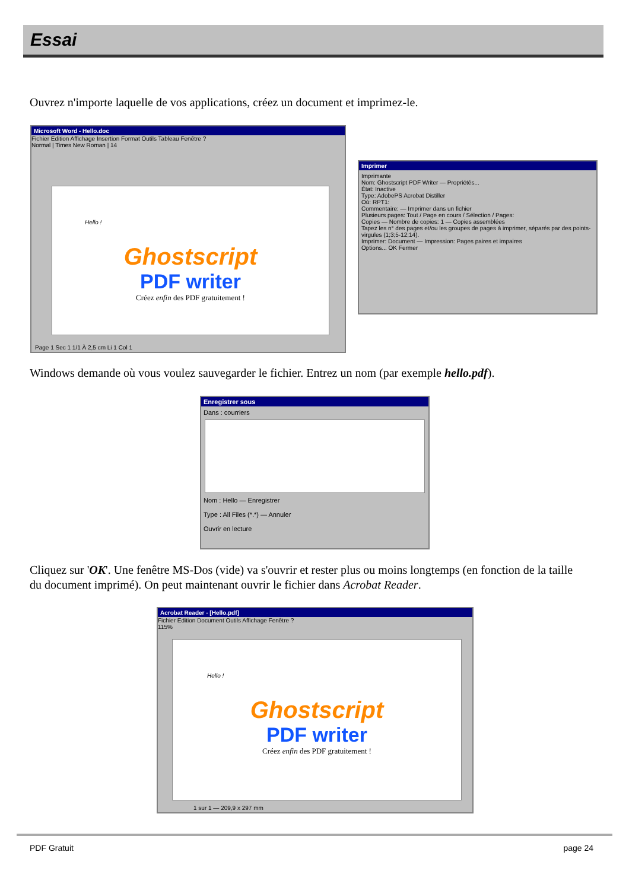Essai
Ouvrez n'importe laquelle de vos applications, créez un document et imprimez-le.
Microsoft Word - Hello.doc
Fichier Edition Affichage Insertion Format Outils Tableau Fenêtre ?
Normal | Times New Roman | 14
Hello !
Ghostscript
PDF writer
Créez enfin des PDF gratuitement !
Page 1 Sec 1 1/1 À 2,5 cm Li 1 Col 1
Imprimer
Imprimante
Nom: Ghostscript PDF Writer — Propriétés...
État: Inactive
Type: AdobePS Acrobat Distiller
Où: RPT1:
Commentaire: — Imprimer dans un fichier
Plusieurs pages: Tout / Page en cours / Sélection / Pages:
Copies — Nombre de copies: 1 — Copies assemblées
Tapez les n° des pages et/ou les groupes de pages à imprimer, séparés par des points-virgules (1;3;5-12;14).
Imprimer: Document — Impression: Pages paires et impaires
Options... OK Fermer
Windows demande où vous voulez sauvegarder le fichier. Entrez un nom (par exemple hello.pdf).
Enregistrer sous
Dans : courriers
Nom : Hello — Enregistrer
Type : All Files (*.*) — Annuler
Ouvrir en lecture
Cliquez sur 'OK'. Une fenêtre MS-Dos (vide) va s'ouvrir et rester plus ou moins longtemps (en fonction de la taille du document imprimé). On peut maintenant ouvrir le fichier dans Acrobat Reader.
Acrobat Reader - [Hello.pdf]
Fichier Edition Document Outils Affichage Fenêtre ?
115%
Hello !
Ghostscript
PDF writer
Créez enfin des PDF gratuitement !
1 sur 1 — 209,9 x 297 mm
PDF Gratuit page 24